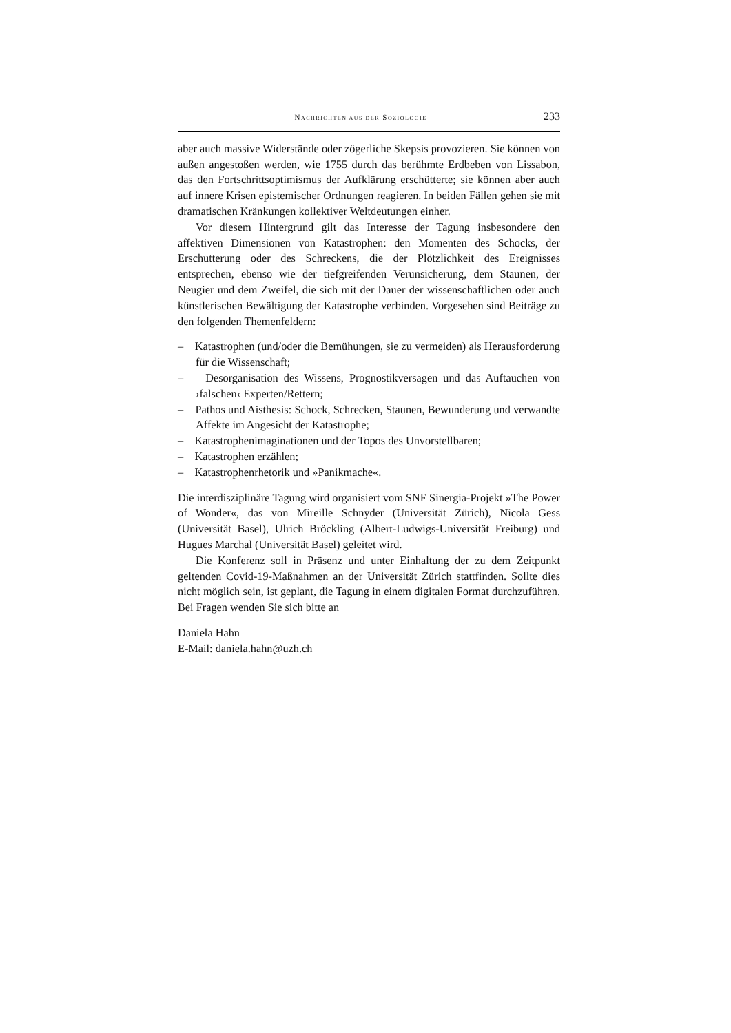NACHRICHTEN AUS DER SOZIOLOGIE 233
aber auch massive Widerstände oder zögerliche Skepsis provozieren. Sie können von außen angestoßen werden, wie 1755 durch das berühmte Erdbeben von Lissabon, das den Fortschrittsoptimismus der Aufklärung erschütterte; sie können aber auch auf innere Krisen epistemischer Ordnungen reagieren. In beiden Fällen gehen sie mit dramatischen Kränkungen kollektiver Weltdeutungen einher.
Vor diesem Hintergrund gilt das Interesse der Tagung insbesondere den affektiven Dimensionen von Katastrophen: den Momenten des Schocks, der Erschütterung oder des Schreckens, die der Plötzlichkeit des Ereignisses entsprechen, ebenso wie der tiefgreifenden Verunsicherung, dem Staunen, der Neugier und dem Zweifel, die sich mit der Dauer der wissenschaftlichen oder auch künstlerischen Bewältigung der Katastrophe verbinden. Vorgesehen sind Beiträge zu den folgenden Themenfeldern:
– Katastrophen (und/oder die Bemühungen, sie zu vermeiden) als Herausforderung für die Wissenschaft;
– Desorganisation des Wissens, Prognostikversagen und das Auftauchen von ›falschen‹ Experten/Rettern;
– Pathos und Aisthesis: Schock, Schrecken, Staunen, Bewunderung und verwandte Affekte im Angesicht der Katastrophe;
– Katastrophenimaginationen und der Topos des Unvorstellbaren;
– Katastrophen erzählen;
– Katastrophenrhetorik und »Panikmache«.
Die interdisziplinäre Tagung wird organisiert vom SNF Sinergia-Projekt »The Power of Wonder«, das von Mireille Schnyder (Universität Zürich), Nicola Gess (Universität Basel), Ulrich Bröckling (Albert-Ludwigs-Universität Freiburg) und Hugues Marchal (Universität Basel) geleitet wird.
Die Konferenz soll in Präsenz und unter Einhaltung der zu dem Zeitpunkt geltenden Covid-19-Maßnahmen an der Universität Zürich stattfinden. Sollte dies nicht möglich sein, ist geplant, die Tagung in einem digitalen Format durchzuführen. Bei Fragen wenden Sie sich bitte an
Daniela Hahn
E-Mail: daniela.hahn@uzh.ch